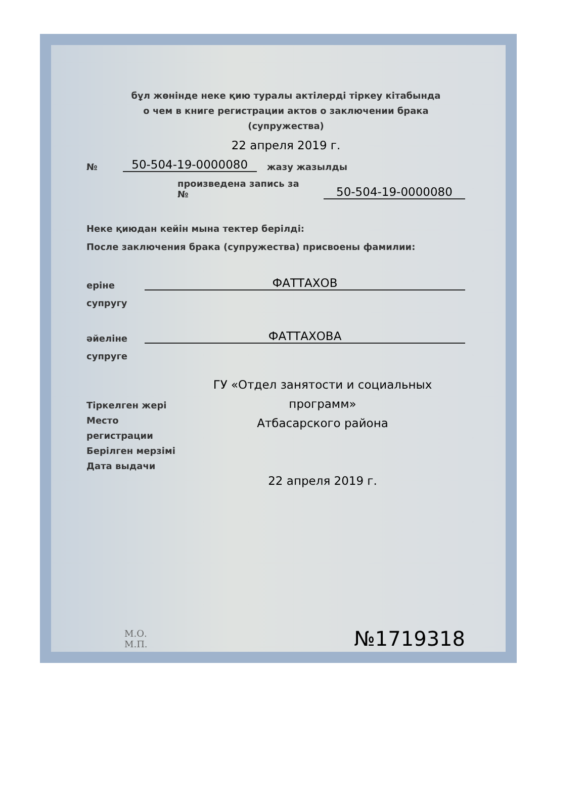бұл жөнінде неке қию туралы актілерді тіркеу кітабында
о чем в книге регистрации актов о заключении брака
(супружества)
22 апреля 2019 г.
№ 50-504-19-0000080 жазу жазылды
произведена запись за № 50-504-19-0000080
Неке қиюдан кейін мына тектер берілді:
После заключения брака (супружества) присвоены фамилии:
еріне
супругу
ФАТТАХОВ
әйеліне
супруге
ФАТТАХОВА
Тіркелген жері
Место
регистрации
Берілген мерзімі
Дата выдачи
ГУ «Отдел занятости и социальных программ»
Атбасарского района
22 апреля 2019 г.
М.О.
М.П.
№1719318